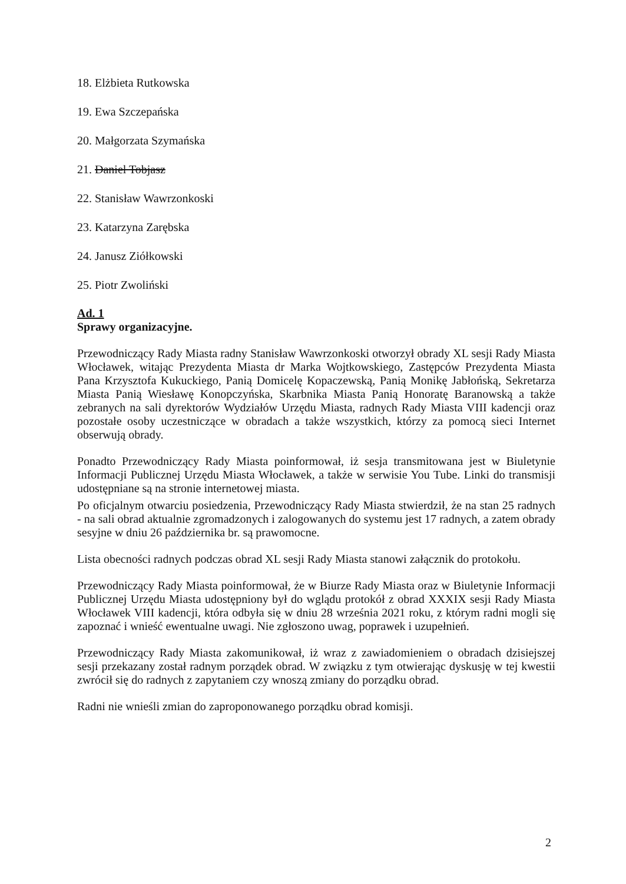18. Elżbieta Rutkowska
19. Ewa Szczepańska
20. Małgorzata Szymańska
21. Daniel Tobjasz
22. Stanisław Wawrzonkoski
23. Katarzyna Zarębska
24. Janusz Ziółkowski
25. Piotr Zwoliński
Ad. 1
Sprawy organizacyjne.
Przewodniczący Rady Miasta radny Stanisław Wawrzonkoski otworzył obrady XL sesji Rady Miasta Włocławek, witając Prezydenta Miasta dr Marka Wojtkowskiego, Zastępców Prezydenta Miasta Pana Krzysztofa Kukuckiego, Panią Domicelę Kopaczewską, Panią Monikę Jabłońską, Sekretarza Miasta Panią Wiesławę Konopczyńska, Skarbnika Miasta Panią Honoratę Baranowską a także zebranych na sali dyrektorów Wydziałów Urzędu Miasta, radnych Rady Miasta VIII kadencji oraz pozostałe osoby uczestniczące w obradach a także wszystkich, którzy za pomocą sieci Internet obserwują obrady.
Ponadto Przewodniczący Rady Miasta poinformował, iż sesja transmitowana jest w Biuletynie Informacji Publicznej Urzędu Miasta Włocławek, a także w serwisie You Tube. Linki do transmisji udostępniane są na stronie internetowej miasta.
Po oficjalnym otwarciu posiedzenia, Przewodniczący Rady Miasta stwierdził, że na stan 25 radnych - na sali obrad aktualnie zgromadzonych i zalogowanych do systemu jest 17 radnych, a zatem obrady sesyjne w dniu 26 października br. są prawomocne.
Lista obecności radnych podczas obrad XL sesji Rady Miasta stanowi załącznik do protokołu.
Przewodniczący Rady Miasta poinformował, że w Biurze Rady Miasta oraz w Biuletynie Informacji Publicznej Urzędu Miasta udostępniony był do wglądu protokół z obrad XXXIX sesji Rady Miasta Włocławek VIII kadencji, która odbyła się w dniu 28 września 2021 roku, z którym radni mogli się zapoznać i wnieść ewentualne uwagi. Nie zgłoszono uwag, poprawek i uzupełnień.
Przewodniczący Rady Miasta zakomunikował, iż wraz z zawiadomieniem o obradach dzisiejszej sesji przekazany został radnym porządek obrad. W związku z tym otwierając dyskusję w tej kwestii zwrócił się do radnych z zapytaniem czy wnoszą zmiany do porządku obrad.
Radni nie wnieśli zmian do zaproponowanego porządku obrad komisji.
2